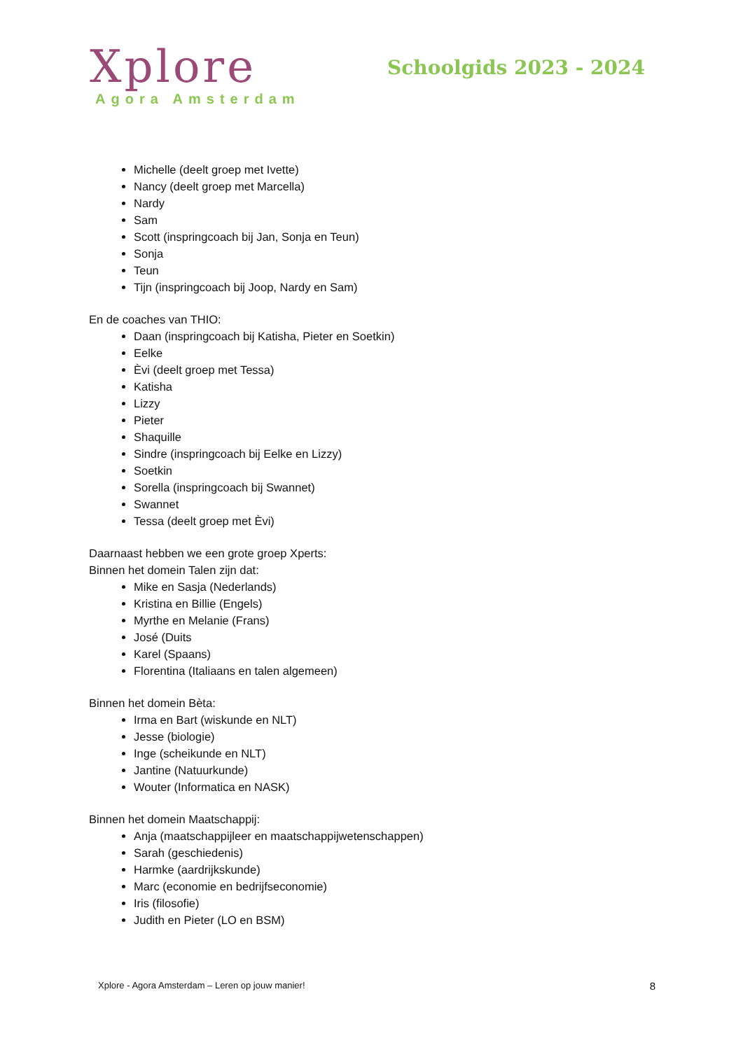Xplore
Agora Amsterdam
Schoolgids 2023 - 2024
Michelle (deelt groep met Ivette)
Nancy (deelt groep met Marcella)
Nardy
Sam
Scott (inspringcoach bij Jan, Sonja en Teun)
Sonja
Teun
Tijn (inspringcoach bij Joop, Nardy en Sam)
En de coaches van THIO:
Daan (inspringcoach bij Katisha, Pieter en Soetkin)
Eelke
Èvi (deelt groep met Tessa)
Katisha
Lizzy
Pieter
Shaquille
Sindre (inspringcoach bij Eelke en Lizzy)
Soetkin
Sorella (inspringcoach bij Swannet)
Swannet
Tessa (deelt groep met Èvi)
Daarnaast hebben we een grote groep Xperts:
Binnen het domein Talen zijn dat:
Mike en Sasja (Nederlands)
Kristina en Billie (Engels)
Myrthe en Melanie (Frans)
José (Duits
Karel (Spaans)
Florentina (Italiaans en talen algemeen)
Binnen het domein Bèta:
Irma en Bart (wiskunde en NLT)
Jesse (biologie)
Inge (scheikunde en NLT)
Jantine (Natuurkunde)
Wouter (Informatica en NASK)
Binnen het domein Maatschappij:
Anja (maatschappijleer en maatschappijwetenschappen)
Sarah (geschiedenis)
Harmke (aardrijkskunde)
Marc (economie en bedrijfseconomie)
Iris (filosofie)
Judith en Pieter (LO en BSM)
Xplore - Agora Amsterdam – Leren op jouw manier! 8